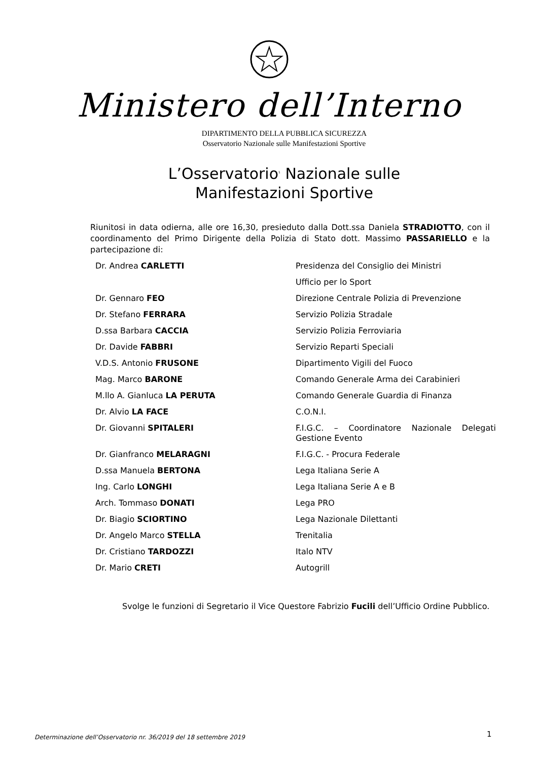Ministero dell’Interno
DIPARTIMENTO DELLA PUBBLICA SICUREZZA
Osservatorio Nazionale sulle Manifestazioni Sportive
L’Osservatorio<sup>1</sup> Nazionale sulle
Manifestazioni Sportive
Riunitosi in data odierna, alle ore 16,30, presieduto dalla Dott.ssa Daniela STRADIOTTO, con il coordinamento del Primo Dirigente della Polizia di Stato dott. Massimo PASSARIELLO e la partecipazione di:
| Dr. Andrea CARLETTI | Presidenza del Consiglio dei Ministri |
| | Ufficio per lo Sport |
| Dr. Gennaro FEO | Direzione Centrale Polizia di Prevenzione |
| Dr. Stefano FERRARA | Servizio Polizia Stradale |
| D.ssa Barbara CACCIA | Servizio Polizia Ferroviaria |
| Dr. Davide FABBRI | Servizio Reparti Speciali |
| V.D.S. Antonio FRUSONE | Dipartimento Vigili del Fuoco |
| Mag. Marco BARONE | Comando Generale Arma dei Carabinieri |
| M.llo A. Gianluca LA PERUTA | Comando Generale Guardia di Finanza |
| Dr. Alvio LA FACE | C.O.N.I. |
| Dr. Giovanni SPITALERI | F.I.G.C. – Coordinatore Nazionale Delegati Gestione Evento |
| Dr. Gianfranco MELARAGNI | F.I.G.C. - Procura Federale |
| D.ssa Manuela BERTONA | Lega Italiana Serie A |
| Ing. Carlo LONGHI | Lega Italiana Serie A e B |
| Arch. Tommaso DONATI | Lega PRO |
| Dr. Biagio SCIORTINO | Lega Nazionale Dilettanti |
| Dr. Angelo Marco STELLA | Trenitalia |
| Dr. Cristiano TARDOZZI | Italo NTV |
| Dr. Mario CRETI | Autogrill |
Svolge le funzioni di Segretario il Vice Questore Fabrizio Fucili dell’Ufficio Ordine Pubblico.
Determinazione dell’Osservatorio nr. 36/2019 del 18 settembre 2019
1